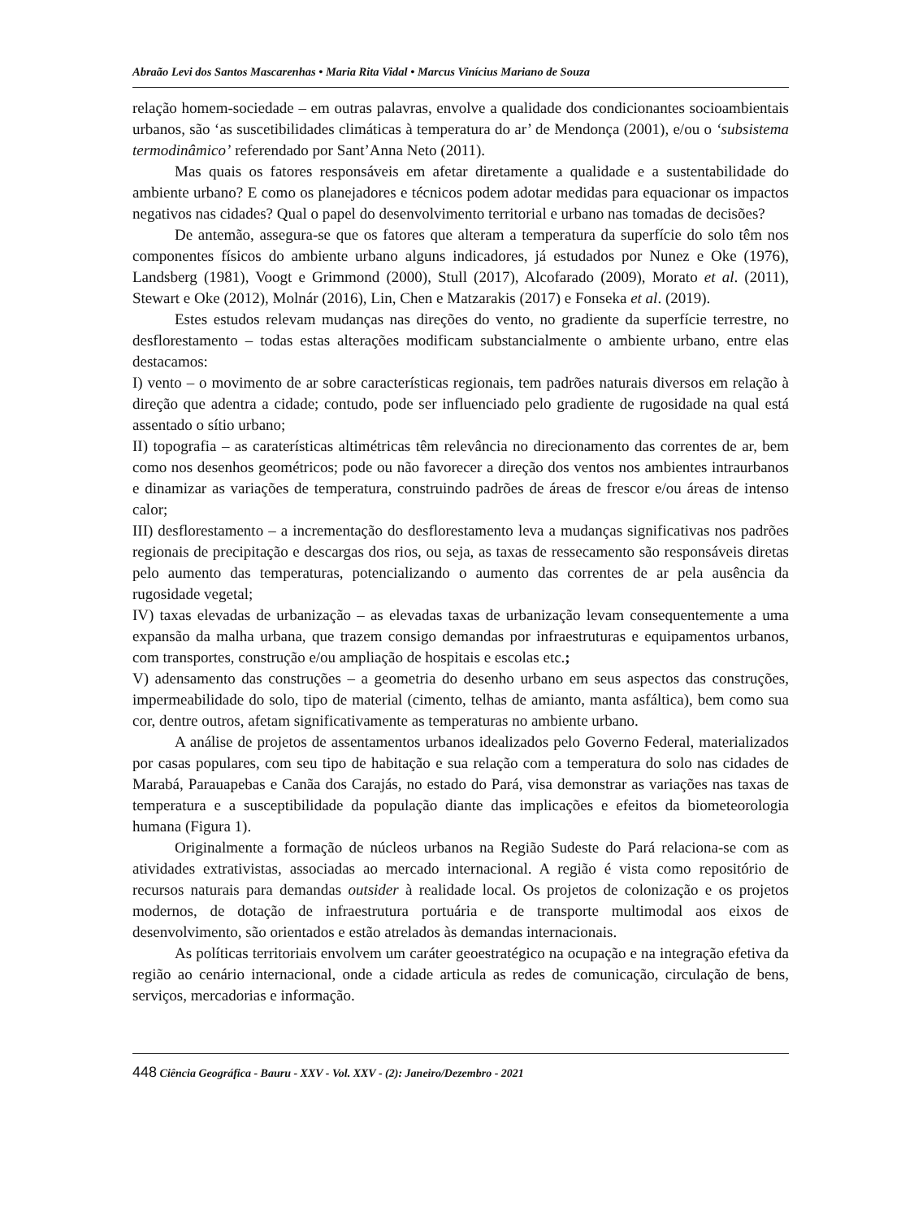Abraão Levi dos Santos Mascarenhas • Maria Rita Vidal • Marcus Vinícius Mariano de Souza
relação homem-sociedade – em outras palavras, envolve a qualidade dos condicionantes socioambientais urbanos, são ‘as suscetibilidades climáticas à temperatura do ar’ de Mendonça (2001), e/ou o ‘subsistema termodinâmico’ referendado por Sant’Anna Neto (2011).
Mas quais os fatores responsáveis em afetar diretamente a qualidade e a sustentabilidade do ambiente urbano? E como os planejadores e técnicos podem adotar medidas para equacionar os impactos negativos nas cidades? Qual o papel do desenvolvimento territorial e urbano nas tomadas de decisões?
De antemão, assegura-se que os fatores que alteram a temperatura da superfície do solo têm nos componentes físicos do ambiente urbano alguns indicadores, já estudados por Nunez e Oke (1976), Landsberg (1981), Voogt e Grimmond (2000), Stull (2017), Alcofarado (2009), Morato et al. (2011), Stewart e Oke (2012), Molnár (2016), Lin, Chen e Matzarakis (2017) e Fonseka et al. (2019).
Estes estudos relevam mudanças nas direções do vento, no gradiente da superfície terrestre, no desflorestamento – todas estas alterações modificam substancialmente o ambiente urbano, entre elas destacamos:
I) vento – o movimento de ar sobre características regionais, tem padrões naturais diversos em relação à direção que adentra a cidade; contudo, pode ser influenciado pelo gradiente de rugosidade na qual está assentado o sítio urbano;
II) topografia – as caraterísticas altimétricas têm relevância no direcionamento das correntes de ar, bem como nos desenhos geométricos; pode ou não favorecer a direção dos ventos nos ambientes intraurbanos e dinamizar as variações de temperatura, construindo padrões de áreas de frescor e/ou áreas de intenso calor;
III) desflorestamento – a incrementação do desflorestamento leva a mudanças significativas nos padrões regionais de precipitação e descargas dos rios, ou seja, as taxas de ressecamento são responsáveis diretas pelo aumento das temperaturas, potencializando o aumento das correntes de ar pela ausência da rugosidade vegetal;
IV) taxas elevadas de urbanização – as elevadas taxas de urbanização levam consequentemente a uma expansão da malha urbana, que trazem consigo demandas por infraestruturas e equipamentos urbanos, com transportes, construção e/ou ampliação de hospitais e escolas etc.;
V) adensamento das construções – a geometria do desenho urbano em seus aspectos das construções, impermeabilidade do solo, tipo de material (cimento, telhas de amianto, manta asfáltica), bem como sua cor, dentre outros, afetam significativamente as temperaturas no ambiente urbano.
A análise de projetos de assentamentos urbanos idealizados pelo Governo Federal, materializados por casas populares, com seu tipo de habitação e sua relação com a temperatura do solo nas cidades de Marabá, Parauapebas e Canãa dos Carajás, no estado do Pará, visa demonstrar as variações nas taxas de temperatura e a susceptibilidade da população diante das implicações e efeitos da biometeorologia humana (Figura 1).
Originalmente a formação de núcleos urbanos na Região Sudeste do Pará relaciona-se com as atividades extrativistas, associadas ao mercado internacional. A região é vista como repositório de recursos naturais para demandas outsider à realidade local. Os projetos de colonização e os projetos modernos, de dotação de infraestrutura portuária e de transporte multimodal aos eixos de desenvolvimento, são orientados e estão atrelados às demandas internacionais.
As políticas territoriais envolvem um caráter geoestratégico na ocupação e na integração efetiva da região ao cenário internacional, onde a cidade articula as redes de comunicação, circulação de bens, serviços, mercadorias e informação.
448 Ciência Geográfica - Bauru - XXV - Vol. XXV - (2): Janeiro/Dezembro - 2021